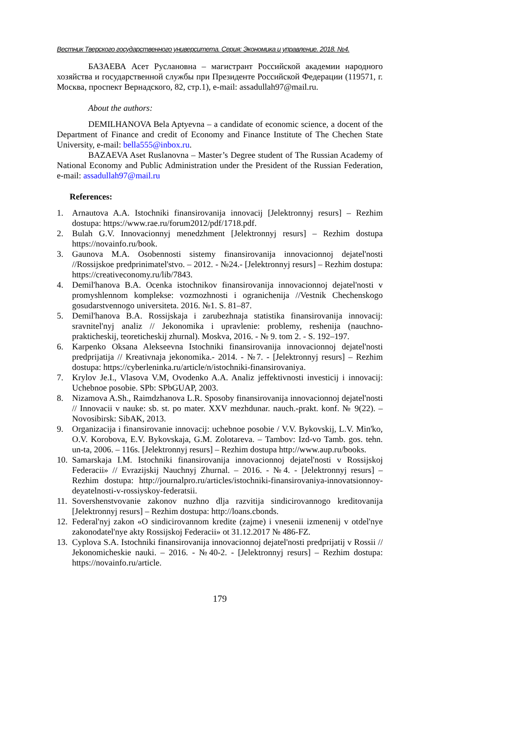Вестник Тверского государственного университета. Серия: Экономика и управление. 2018. №4.
БАЗАЕВА Асет Руслановна – магистрант Российской академии народного хозяйства и государственной службы при Президенте Российской Федерации (119571, г. Москва, проспект Вернадского, 82, стр.1), e-mail: assadullah97@mail.ru.
About the authors:
DEMILHANOVA Bela Aptyevna – a candidate of economic science, a docent of the Department of Finance and credit of Economy and Finance Institute of The Chechen State University, e-mail: bella555@inbox.ru.
BAZAEVA Aset Ruslanovna – Master’s Degree student of The Russian Academy of National Economy and Public Administration under the President of the Russian Federation, e-mail: assadullah97@mail.ru
References:
1. Arnautova A.A. Istochniki finansirovanija innovacij [Jelektronnyj resurs] – Rezhim dostupa: https://www.rae.ru/forum2012/pdf/1718.pdf.
2. Bulah G.V. Innovacionnyj menedzhment [Jelektronnyj resurs] – Rezhim dostupa https://novainfo.ru/book.
3. Gaunova M.A. Osobennosti sistemy finansirovanija innovacionnoj dejatel'nosti //Rossijskoe predprinimatel'stvo. – 2012. - №24.- [Jelektronnyj resurs] – Rezhim dostupa: https://creativeconomy.ru/lib/7843.
4. Demil'hanova B.A. Ocenka istochnikov finansirovanija innovacionnoj dejatel'nosti v promyshlennom komplekse: vozmozhnosti i ogranichenija //Vestnik Chechenskogo gosudarstvennogo universiteta. 2016. №1. S. 81–87.
5. Demil'hanova B.A. Rossijskaja i zarubezhnaja statistika finansirovanija innovacij: sravnitel'nyj analiz // Jekonomika i upravlenie: problemy, reshenija (nauchno-prakticheskij, teoreticheskij zhurnal). Moskva, 2016. - № 9. tom 2. - S. 192–197.
6. Karpenko Oksana Alekseevna Istochniki finansirovanija innovacionnoj dejatel'nosti predprijatija // Kreativnaja jekonomika.- 2014. - №7. - [Jelektronnyj resurs] – Rezhim dostupa: https://cyberleninka.ru/article/n/istochniki-finansirovaniya.
7. Krylov Je.I., Vlasova V.M, Ovodenko A.A. Analiz jeffektivnosti investicij i innovacij: Uchebnoe posobie. SPb: SPbGUAP, 2003.
8. Nizamova A.Sh., Raimdzhanova L.R. Sposoby finansirovanija innovacionnoj dejatel'nosti // Innovacii v nauke: sb. st. po mater. XXV mezhdunar. nauch.-prakt. konf. № 9(22). – Novosibirsk: SibAK, 2013.
9. Organizacija i finansirovanie innovacij: uchebnoe posobie / V.V. Bykovskij, L.V. Min'ko, O.V. Korobova, E.V. Bykovskaja, G.M. Zolotareva. – Tambov: Izd-vo Tamb. gos. tehn. un-ta, 2006. – 116s. [Jelektronnyj resurs] – Rezhim dostupa http://www.aup.ru/books.
10. Samarskaja I.M. Istochniki finansirovanija innovacionnoj dejatel'nosti v Rossijskoj Federacii» // Evrazijskij Nauchnyj Zhurnal. – 2016. - №4. - [Jelektronnyj resurs] – Rezhim dostupa: http://journalpro.ru/articles/istochniki-finansirovaniya-innovatsionnoy-deyatelnosti-v-rossiyskoy-federatsii.
11. Sovershenstvovanie zakonov nuzhno dlja razvitija sindicirovannogo kreditovanija [Jelektronnyj resurs] – Rezhim dostupa: http://loans.cbonds.
12. Federal'nyj zakon «O sindicirovannom kredite (zajme) i vnesenii izmenenij v otdel'nye zakonodatel'nye akty Rossijskoj Federacii» ot 31.12.2017 № 486-FZ.
13. Cyplova S.A. Istochniki finansirovanija innovacionnoj dejatel'nosti predprijatij v Rossii // Jekonomicheskie nauki. – 2016. - №40-2. - [Jelektronnyj resurs] – Rezhim dostupa: https://novainfo.ru/article.
179